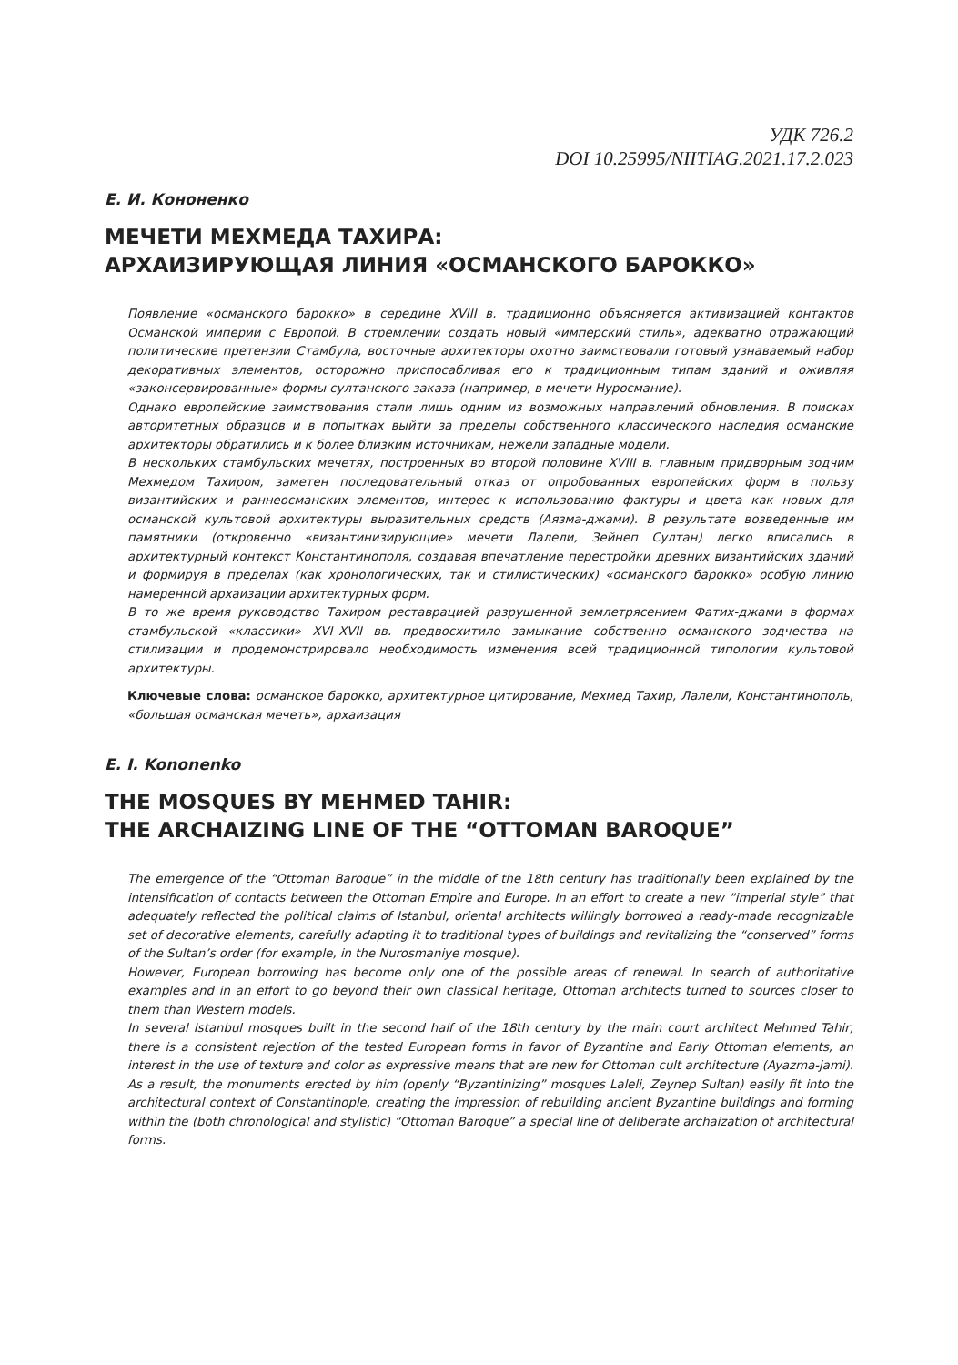УДК 726.2
DOI 10.25995/NIITIAG.2021.17.2.023
Е. И. Кононенко
МЕЧЕТИ МЕХМЕДА ТАХИРА:
АРХАИЗИРУЮЩАЯ ЛИНИЯ «ОСМАНСКОГО БАРОККО»
Появление «османского барокко» в середине XVIII в. традиционно объясняется активизацией контактов Османской империи с Европой. В стремлении создать новый «имперский стиль», адекватно отражающий политические претензии Стамбула, восточные архитекторы охотно заимствовали готовый узнаваемый набор декоративных элементов, осторожно приспосабливая его к традиционным типам зданий и оживляя «законсервированные» формы султанского заказа (например, в мечети Нуросмание).
Однако европейские заимствования стали лишь одним из возможных направлений обновления. В поисках авторитетных образцов и в попытках выйти за пределы собственного классического наследия османские архитекторы обратились и к более близким источникам, нежели западные модели.
В нескольких стамбульских мечетях, построенных во второй половине XVIII в. главным придворным зодчим Мехмедом Тахиром, заметен последовательный отказ от опробованных европейских форм в пользу византийских и раннеосманских элементов, интерес к использованию фактуры и цвета как новых для османской культовой архитектуры выразительных средств (Аязма-джами). В результате возведенные им памятники (откровенно «византинизирующие» мечети Лалели, Зейнеп Султан) легко вписались в архитектурный контекст Константинополя, создавая впечатление перестройки древних византийских зданий и формируя в пределах (как хронологических, так и стилистических) «османского барокко» особую линию намеренной архаизации архитектурных форм.
В то же время руководство Тахиром реставрацией разрушенной землетрясением Фатих-джами в формах стамбульской «классики» XVI–XVII вв. предвосхитило замыкание собственно османского зодчества на стилизации и продемонстрировало необходимость изменения всей традиционной типологии культовой архитектуры.
Ключевые слова: османское барокко, архитектурное цитирование, Мехмед Тахир, Лалели, Константинополь, «большая османская мечеть», архаизация
E. I. Kononenko
THE MOSQUES BY MEHMED TAHIR:
THE ARCHAIZING LINE OF THE “OTTOMAN BAROQUE”
The emergence of the “Ottoman Baroque” in the middle of the 18th century has traditionally been explained by the intensification of contacts between the Ottoman Empire and Europe. In an effort to create a new “imperial style” that adequately reflected the political claims of Istanbul, oriental architects willingly borrowed a ready-made recognizable set of decorative elements, carefully adapting it to traditional types of buildings and revitalizing the “conserved” forms of the Sultan’s order (for example, in the Nurosmaniye mosque).
However, European borrowing has become only one of the possible areas of renewal. In search of authoritative examples and in an effort to go beyond their own classical heritage, Ottoman architects turned to sources closer to them than Western models.
In several Istanbul mosques built in the second half of the 18th century by the main court architect Mehmed Tahir, there is a consistent rejection of the tested European forms in favor of Byzantine and Early Ottoman elements, an interest in the use of texture and color as expressive means that are new for Ottoman cult architecture (Ayazma-jami). As a result, the monuments erected by him (openly “Byzantinizing” mosques Laleli, Zeynep Sultan) easily fit into the architectural context of Constantinople, creating the impression of rebuilding ancient Byzantine buildings and forming within the (both chronological and stylistic) “Ottoman Baroque” a special line of deliberate archaization of architectural forms.